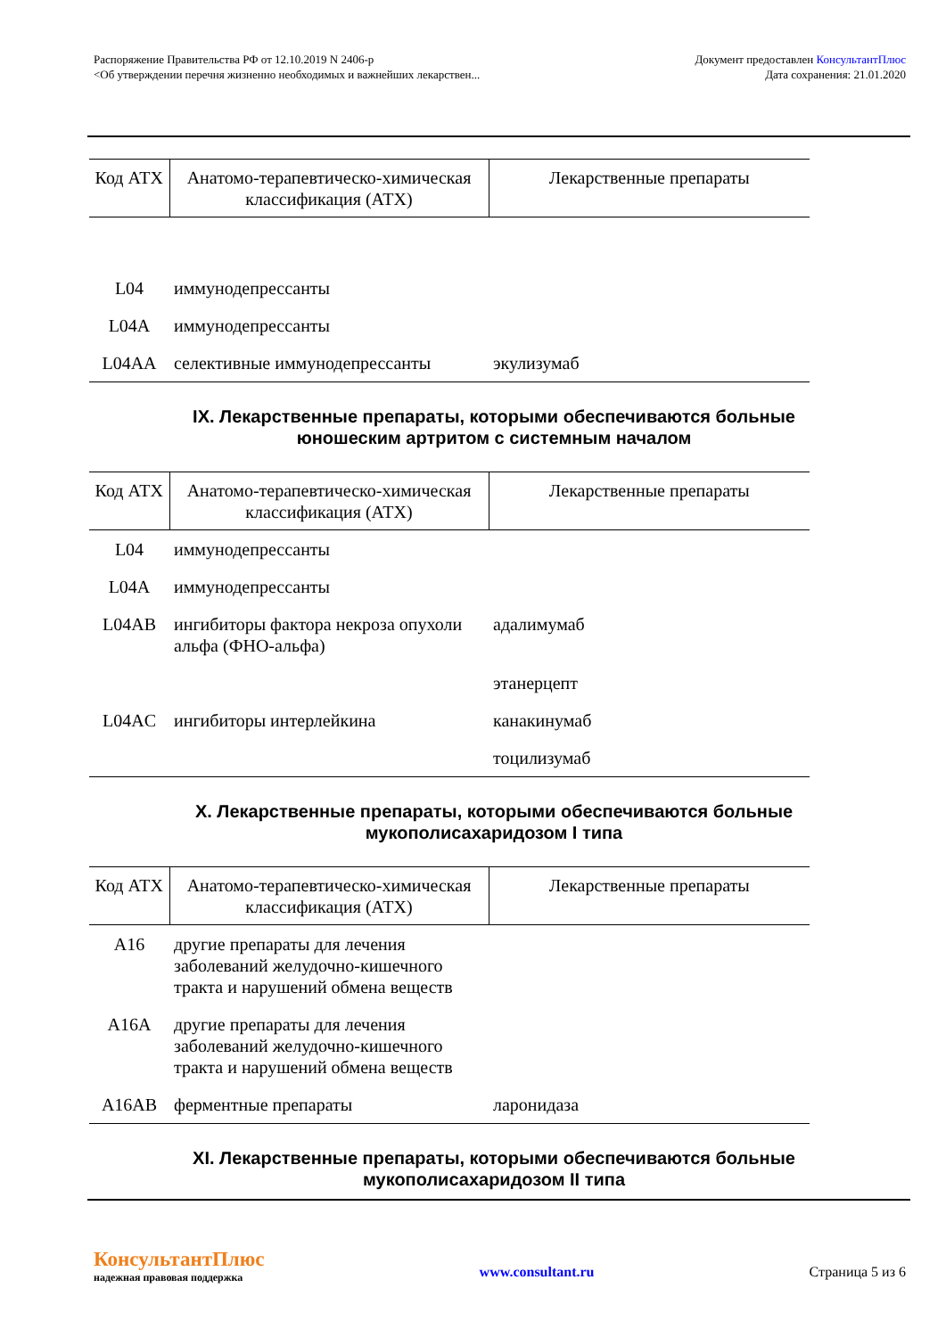Распоряжение Правительства РФ от 12.10.2019 N 2406-р
<Об утверждении перечня жизненно необходимых и важнейших лекарствен...
Документ предоставлен КонсультантПлюс
Дата сохранения: 21.01.2020
| Код АТХ | Анатомо-терапевтическо-химическая классификация (АТХ) | Лекарственные препараты |
| --- | --- | --- |
| L04 | иммунодепрессанты | |
| L04A | иммунодепрессанты | |
| L04AA | селективные иммунодепрессанты | экулизумаб |
IX. Лекарственные препараты, которыми обеспечиваются больные юношеским артритом с системным началом
| Код АТХ | Анатомо-терапевтическо-химическая классификация (АТХ) | Лекарственные препараты |
| --- | --- | --- |
| L04 | иммунодепрессанты | |
| L04A | иммунодепрессанты | |
| L04AB | ингибиторы фактора некроза опухоли альфа (ФНО-альфа) | адалимумаб |
| | | этанерцепт |
| L04AC | ингибиторы интерлейкина | канакинумаб |
| | | тоцилизумаб |
X. Лекарственные препараты, которыми обеспечиваются больные мукополисахаридозом I типа
| Код АТХ | Анатомо-терапевтическо-химическая классификация (АТХ) | Лекарственные препараты |
| --- | --- | --- |
| A16 | другие препараты для лечения заболеваний желудочно-кишечного тракта и нарушений обмена веществ | |
| A16A | другие препараты для лечения заболеваний желудочно-кишечного тракта и нарушений обмена веществ | |
| A16AB | ферментные препараты | ларонидаза |
XI. Лекарственные препараты, которыми обеспечиваются больные мукополисахаридозом II типа
КонсультантПлюс
надежная правовая поддержка
www.consultant.ru Страница 5 из 6